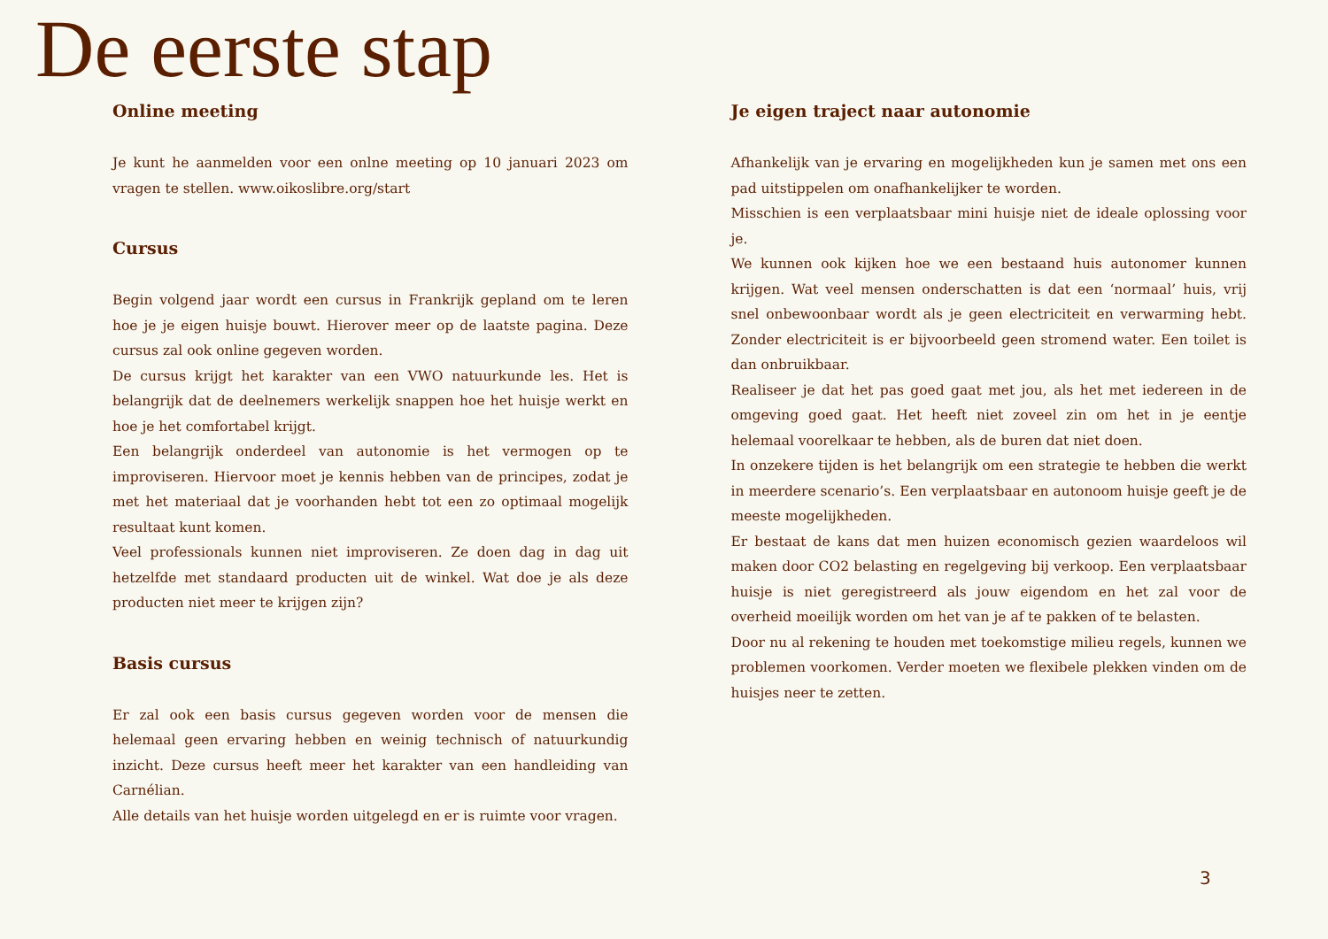De eerste stap
Online meeting
Je kunt he aanmelden voor een onlne meeting op 10 januari 2023 om vragen te stellen. www.oikoslibre.org/start
Cursus
Begin volgend jaar wordt een cursus in Frankrijk gepland om te leren hoe je je eigen huisje bouwt. Hierover meer op de laatste pagina. Deze cursus zal ook online gegeven worden.
De cursus krijgt het karakter van een VWO natuurkunde les. Het is belangrijk dat de deelnemers werkelijk snappen hoe het huisje werkt en hoe je het comfortabel krijgt.
Een belangrijk onderdeel van autonomie is het vermogen op te improviseren. Hiervoor moet je kennis hebben van de principes, zodat je met het materiaal dat je voorhanden hebt tot een zo optimaal mogelijk resultaat kunt komen.
Veel professionals kunnen niet improviseren. Ze doen dag in dag uit hetzelfde met standaard producten uit de winkel. Wat doe je als deze producten niet meer te krijgen zijn?
Basis cursus
Er zal ook een basis cursus gegeven worden voor de mensen die helemaal geen ervaring hebben en weinig technisch of natuurkundig inzicht. Deze cursus heeft meer het karakter van een handleiding van Carnélian.
Alle details van het huisje worden uitgelegd en er is ruimte voor vragen.
Je eigen traject naar autonomie
Afhankelijk van je ervaring en mogelijkheden kun je samen met ons een pad uitstippelen om onafhankelijker te worden.
Misschien is een verplaatsbaar mini huisje niet de ideale oplossing voor je.
We kunnen ook kijken hoe we een bestaand huis autonomer kunnen krijgen. Wat veel mensen onderschatten is dat een ‘normaal’ huis, vrij snel onbewoonbaar wordt als je geen electriciteit en verwarming hebt. Zonder electriciteit is er bijvoorbeeld geen stromend water. Een toilet is dan onbruikbaar.
Realiseer je dat het pas goed gaat met jou, als het met iedereen in de omgeving goed gaat. Het heeft niet zoveel zin om het in je eentje helemaal voorelkaar te hebben, als de buren dat niet doen.
In onzekere tijden is het belangrijk om een strategie te hebben die werkt in meerdere scenario’s. Een verplaatsbaar en autonoom huisje geeft je de meeste mogelijkheden.
Er bestaat de kans dat men huizen economisch gezien waardeloos wil maken door CO2 belasting en regelgeving bij verkoop. Een verplaatsbaar huisje is niet geregistreerd als jouw eigendom en het zal voor de overheid moeilijk worden om het van je af te pakken of te belasten.
Door nu al rekening te houden met toekomstige milieu regels, kunnen we problemen voorkomen. Verder moeten we flexibele plekken vinden om de huisjes neer te zetten.
3